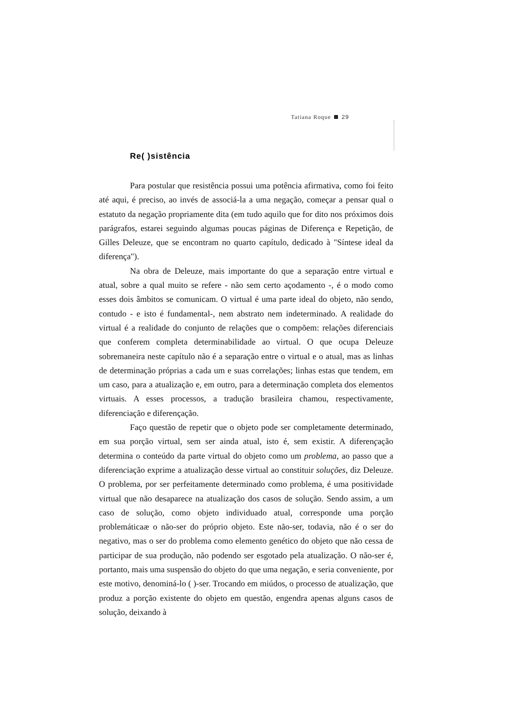Tatiana Roque 29
Re( )sistência
Para postular que resistência possui uma potência afirmativa, como foi feito até aqui, é preciso, ao invés de associá-la a uma negação, começar a pensar qual o estatuto da negação propriamente dita (em tudo aquilo que for dito nos próximos dois parágrafos, estarei seguindo algumas poucas páginas de Diferença e Repetição, de Gilles Deleuze, que se encontram no quarto capítulo, dedicado à "Síntese ideal da diferença").
Na obra de Deleuze, mais importante do que a separação entre virtual e atual, sobre a qual muito se refere - não sem certo açodamento -, é o modo como esses dois âmbitos se comunicam. O virtual é uma parte ideal do objeto, não sendo, contudo - e isto é fundamental-, nem abstrato nem indeterminado. A realidade do virtual é a realidade do conjunto de relações que o compõem: relações diferenciais que conferem completa determinabilidade ao virtual. O que ocupa Deleuze sobremaneira neste capítulo não é a separação entre o virtual e o atual, mas as linhas de determinação próprias a cada um e suas correlações; linhas estas que tendem, em um caso, para a atualização e, em outro, para a determinação completa dos elementos virtuais. A esses processos, a tradução brasileira chamou, respectivamente, diferenciação e diferençação.
Faço questão de repetir que o objeto pode ser completamente determinado, em sua porção virtual, sem ser ainda atual, isto é, sem existir. A diferençação determina o conteúdo da parte virtual do objeto como um problema, ao passo que a diferenciação exprime a atualização desse virtual ao constituir soluções, diz Deleuze. O problema, por ser perfeitamente determinado como problema, é uma positividade virtual que não desaparece na atualização dos casos de solução. Sendo assim, a um caso de solução, como objeto individuado atual, corresponde uma porção problemáticaæ o não-ser do próprio objeto. Este não-ser, todavia, não é o ser do negativo, mas o ser do problema como elemento genético do objeto que não cessa de participar de sua produção, não podendo ser esgotado pela atualização. O não-ser é, portanto, mais uma suspensão do objeto do que uma negação, e seria conveniente, por este motivo, denominá-lo ( )-ser. Trocando em miúdos, o processo de atualização, que produz a porção existente do objeto em questão, engendra apenas alguns casos de solução, deixando à